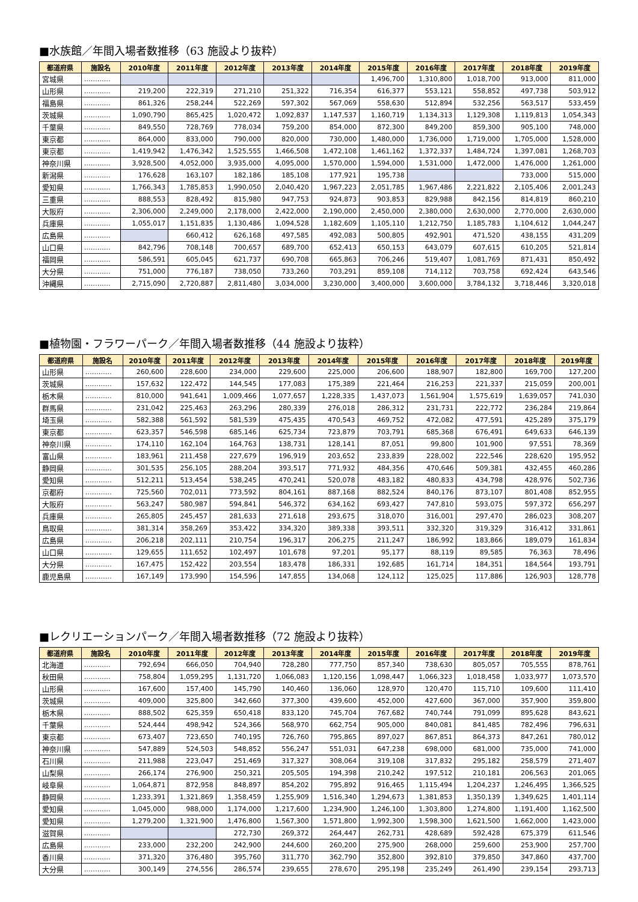■水族館／年間入場者数推移（63 施設より抜粋）
| 都道府県 | 施設名 | 2010年度 | 2011年度 | 2012年度 | 2013年度 | 2014年度 | 2015年度 | 2016年度 | 2017年度 | 2018年度 | 2019年度 |
| --- | --- | --- | --- | --- | --- | --- | --- | --- | --- | --- | --- |
| 宮城県 | ………… | | | | | | 1,496,700 | 1,310,800 | 1,018,700 | 913,000 | 811,000 |
| 山形県 | ………… | 219,200 | 222,319 | 271,210 | 251,322 | 716,354 | 616,377 | 553,121 | 558,852 | 497,738 | 503,912 |
| 福島県 | ………… | 861,326 | 258,244 | 522,269 | 597,302 | 567,069 | 558,630 | 512,894 | 532,256 | 563,517 | 533,459 |
| 茨城県 | ………… | 1,090,790 | 865,425 | 1,020,472 | 1,092,837 | 1,147,537 | 1,160,719 | 1,134,313 | 1,129,308 | 1,119,813 | 1,054,343 |
| 千葉県 | ………… | 849,550 | 728,769 | 778,034 | 759,200 | 854,000 | 872,300 | 849,200 | 859,300 | 905,100 | 748,000 |
| 東京都 | ………… | 864,000 | 833,000 | 790,000 | 820,000 | 730,000 | 1,480,000 | 1,736,000 | 1,719,000 | 1,705,000 | 1,528,000 |
| 東京都 | ………… | 1,419,942 | 1,476,342 | 1,525,555 | 1,466,508 | 1,472,108 | 1,461,162 | 1,372,337 | 1,484,724 | 1,397,081 | 1,268,703 |
| 神奈川県 | ………… | 3,928,500 | 4,052,000 | 3,935,000 | 4,095,000 | 1,570,000 | 1,594,000 | 1,531,000 | 1,472,000 | 1,476,000 | 1,261,000 |
| 新潟県 | ………… | 176,628 | 163,107 | 182,186 | 185,108 | 177,921 | 195,738 | | | 733,000 | 515,000 |
| 愛知県 | ………… | 1,766,343 | 1,785,853 | 1,990,050 | 2,040,420 | 1,967,223 | 2,051,785 | 1,967,486 | 2,221,822 | 2,105,406 | 2,001,243 |
| 三重県 | ………… | 888,553 | 828,492 | 815,980 | 947,753 | 924,873 | 903,853 | 829,988 | 842,156 | 814,819 | 860,210 |
| 大阪府 | ………… | 2,306,000 | 2,249,000 | 2,178,000 | 2,422,000 | 2,190,000 | 2,450,000 | 2,380,000 | 2,630,000 | 2,770,000 | 2,630,000 |
| 兵庫県 | ………… | 1,055,017 | 1,151,835 | 1,130,486 | 1,094,528 | 1,182,609 | 1,105,110 | 1,212,750 | 1,185,783 | 1,104,612 | 1,044,247 |
| 広島県 | ………… | | 660,412 | 626,168 | 497,585 | 492,083 | 500,805 | 492,901 | 471,520 | 438,155 | 431,209 |
| 山口県 | ………… | 842,796 | 708,148 | 700,657 | 689,700 | 652,413 | 650,153 | 643,079 | 607,615 | 610,205 | 521,814 |
| 福岡県 | ………… | 586,591 | 605,045 | 621,737 | 690,708 | 665,863 | 706,246 | 519,407 | 1,081,769 | 871,431 | 850,492 |
| 大分県 | ………… | 751,000 | 776,187 | 738,050 | 733,260 | 703,291 | 859,108 | 714,112 | 703,758 | 692,424 | 643,546 |
| 沖縄県 | ………… | 2,715,090 | 2,720,887 | 2,811,480 | 3,034,000 | 3,230,000 | 3,400,000 | 3,600,000 | 3,784,132 | 3,718,446 | 3,320,018 |
■植物園・フラワーパーク／年間入場者数推移（44 施設より抜粋）
| 都道府県 | 施設名 | 2010年度 | 2011年度 | 2012年度 | 2013年度 | 2014年度 | 2015年度 | 2016年度 | 2017年度 | 2018年度 | 2019年度 |
| --- | --- | --- | --- | --- | --- | --- | --- | --- | --- | --- | --- |
| 山形県 | ………… | 260,600 | 228,600 | 234,000 | 229,600 | 225,000 | 206,600 | 188,907 | 182,800 | 169,700 | 127,200 |
| 茨城県 | ………… | 157,632 | 122,472 | 144,545 | 177,083 | 175,389 | 221,464 | 216,253 | 221,337 | 215,059 | 200,001 |
| 栃木県 | ………… | 810,000 | 941,641 | 1,009,466 | 1,077,657 | 1,228,335 | 1,437,073 | 1,561,904 | 1,575,619 | 1,639,057 | 741,030 |
| 群馬県 | ………… | 231,042 | 225,463 | 263,296 | 280,339 | 276,018 | 286,312 | 231,731 | 222,772 | 236,284 | 219,864 |
| 埼玉県 | ………… | 582,388 | 561,592 | 581,539 | 475,435 | 470,543 | 469,752 | 472,082 | 477,591 | 425,289 | 375,179 |
| 東京都 | ………… | 623,357 | 546,598 | 685,146 | 625,734 | 723,879 | 703,791 | 685,368 | 676,491 | 649,633 | 646,139 |
| 神奈川県 | ………… | 174,110 | 162,104 | 164,763 | 138,731 | 128,141 | 87,051 | 99,800 | 101,900 | 97,551 | 78,369 |
| 富山県 | ………… | 183,961 | 211,458 | 227,679 | 196,919 | 203,652 | 233,839 | 228,002 | 222,546 | 228,620 | 195,952 |
| 静岡県 | ………… | 301,535 | 256,105 | 288,204 | 393,517 | 771,932 | 484,356 | 470,646 | 509,381 | 432,455 | 460,286 |
| 愛知県 | ………… | 512,211 | 513,454 | 538,245 | 470,241 | 520,078 | 483,182 | 480,833 | 434,798 | 428,976 | 502,736 |
| 京都府 | ………… | 725,560 | 702,011 | 773,592 | 804,161 | 887,168 | 882,524 | 840,176 | 873,107 | 801,408 | 852,955 |
| 大阪府 | ………… | 563,247 | 580,987 | 594,841 | 546,372 | 634,162 | 693,427 | 747,810 | 593,075 | 597,372 | 656,297 |
| 兵庫県 | ………… | 265,805 | 245,457 | 281,633 | 271,618 | 293,675 | 318,070 | 316,001 | 297,470 | 286,023 | 308,207 |
| 鳥取県 | ………… | 381,314 | 358,269 | 353,422 | 334,320 | 389,338 | 393,511 | 332,320 | 319,329 | 316,412 | 331,861 |
| 広島県 | ………… | 206,218 | 202,111 | 210,754 | 196,317 | 206,275 | 211,247 | 186,992 | 183,866 | 189,079 | 161,834 |
| 山口県 | ………… | 129,655 | 111,652 | 102,497 | 101,678 | 97,201 | 95,177 | 88,119 | 89,585 | 76,363 | 78,496 |
| 大分県 | ………… | 167,475 | 152,422 | 203,554 | 183,478 | 186,331 | 192,685 | 161,714 | 184,351 | 184,564 | 193,791 |
| 鹿児島県 | ………… | 167,149 | 173,990 | 154,596 | 147,855 | 134,068 | 124,112 | 125,025 | 117,886 | 126,903 | 128,778 |
■レクリエーションパーク／年間入場者数推移（72 施設より抜粋）
| 都道府県 | 施設名 | 2010年度 | 2011年度 | 2012年度 | 2013年度 | 2014年度 | 2015年度 | 2016年度 | 2017年度 | 2018年度 | 2019年度 |
| --- | --- | --- | --- | --- | --- | --- | --- | --- | --- | --- | --- |
| 北海道 | ………… | 792,694 | 666,050 | 704,940 | 728,280 | 777,750 | 857,340 | 738,630 | 805,057 | 705,555 | 878,761 |
| 秋田県 | ………… | 758,804 | 1,059,295 | 1,131,720 | 1,066,083 | 1,120,156 | 1,098,447 | 1,066,323 | 1,018,458 | 1,033,977 | 1,073,570 |
| 山形県 | ………… | 167,600 | 157,400 | 145,790 | 140,460 | 136,060 | 128,970 | 120,470 | 115,710 | 109,600 | 111,410 |
| 茨城県 | ………… | 409,000 | 325,800 | 342,660 | 377,300 | 439,600 | 452,000 | 427,600 | 367,000 | 357,900 | 359,800 |
| 栃木県 | ………… | 888,502 | 625,359 | 650,418 | 833,120 | 745,704 | 767,682 | 740,744 | 791,099 | 895,628 | 843,621 |
| 千葉県 | ………… | 524,444 | 498,942 | 524,366 | 568,970 | 662,754 | 905,000 | 840,081 | 841,485 | 782,496 | 796,631 |
| 東京都 | ………… | 673,407 | 723,650 | 740,195 | 726,760 | 795,865 | 897,027 | 867,851 | 864,373 | 847,261 | 780,012 |
| 神奈川県 | ………… | 547,889 | 524,503 | 548,852 | 556,247 | 551,031 | 647,238 | 698,000 | 681,000 | 735,000 | 741,000 |
| 石川県 | ………… | 211,988 | 223,047 | 251,469 | 317,327 | 308,064 | 319,108 | 317,832 | 295,182 | 258,579 | 271,407 |
| 山梨県 | ………… | 266,174 | 276,900 | 250,321 | 205,505 | 194,398 | 210,242 | 197,512 | 210,181 | 206,563 | 201,065 |
| 岐阜県 | ………… | 1,064,871 | 872,958 | 848,897 | 854,202 | 795,892 | 916,465 | 1,115,494 | 1,204,237 | 1,246,495 | 1,366,525 |
| 静岡県 | ………… | 1,233,391 | 1,321,869 | 1,358,459 | 1,255,909 | 1,516,340 | 1,294,673 | 1,381,853 | 1,350,139 | 1,349,625 | 1,401,114 |
| 愛知県 | ………… | 1,045,000 | 988,000 | 1,174,000 | 1,217,600 | 1,234,900 | 1,246,100 | 1,303,800 | 1,274,800 | 1,191,400 | 1,162,500 |
| 愛知県 | ………… | 1,279,200 | 1,321,900 | 1,476,800 | 1,567,300 | 1,571,800 | 1,992,300 | 1,598,300 | 1,621,500 | 1,662,000 | 1,423,000 |
| 滋賀県 | ………… | | | 272,730 | 269,372 | 264,447 | 262,731 | 428,689 | 592,428 | 675,379 | 611,546 |
| 広島県 | ………… | 233,000 | 232,200 | 242,900 | 244,600 | 260,200 | 275,900 | 268,000 | 259,600 | 253,900 | 257,700 |
| 香川県 | ………… | 371,320 | 376,480 | 395,760 | 311,770 | 362,790 | 352,800 | 392,810 | 379,850 | 347,860 | 437,700 |
| 大分県 | ………… | 300,149 | 274,556 | 286,574 | 239,655 | 278,670 | 295,198 | 235,249 | 261,490 | 239,154 | 293,713 |